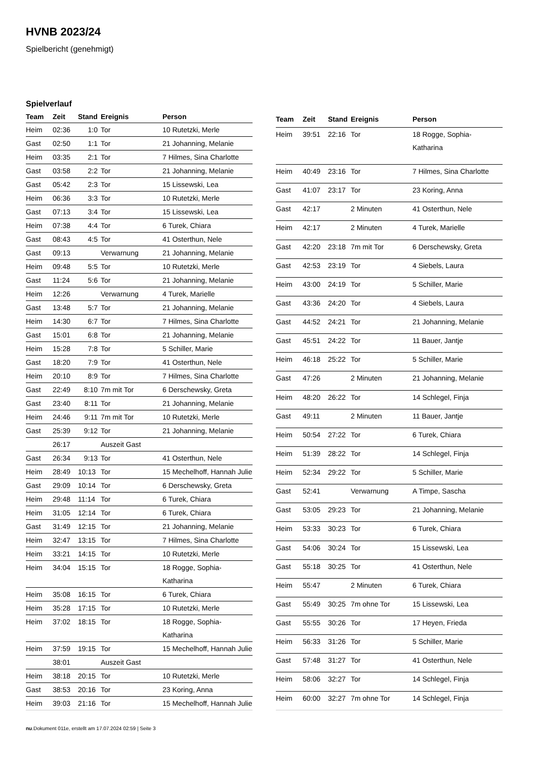HVNB 2023/24
Spielbericht (genehmigt)
Spielverlauf
| Team | Zeit | Stand | Ereignis | Person |
| --- | --- | --- | --- | --- |
| Heim | 02:36 | 1:0 | Tor | 10 Rutetzki, Merle |
| Gast | 02:50 | 1:1 | Tor | 21 Johanning, Melanie |
| Heim | 03:35 | 2:1 | Tor | 7 Hilmes, Sina Charlotte |
| Gast | 03:58 | 2:2 | Tor | 21 Johanning, Melanie |
| Gast | 05:42 | 2:3 | Tor | 15 Lissewski, Lea |
| Heim | 06:36 | 3:3 | Tor | 10 Rutetzki, Merle |
| Gast | 07:13 | 3:4 | Tor | 15 Lissewski, Lea |
| Heim | 07:38 | 4:4 | Tor | 6 Turek, Chiara |
| Gast | 08:43 | 4:5 | Tor | 41 Osterthun, Nele |
| Gast | 09:13 | | Verwarnung | 21 Johanning, Melanie |
| Heim | 09:48 | 5:5 | Tor | 10 Rutetzki, Merle |
| Gast | 11:24 | 5:6 | Tor | 21 Johanning, Melanie |
| Heim | 12:26 | | Verwarnung | 4 Turek, Marielle |
| Gast | 13:48 | 5:7 | Tor | 21 Johanning, Melanie |
| Heim | 14:30 | 6:7 | Tor | 7 Hilmes, Sina Charlotte |
| Gast | 15:01 | 6:8 | Tor | 21 Johanning, Melanie |
| Heim | 15:28 | 7:8 | Tor | 5 Schiller, Marie |
| Gast | 18:20 | 7:9 | Tor | 41 Osterthun, Nele |
| Heim | 20:10 | 8:9 | Tor | 7 Hilmes, Sina Charlotte |
| Gast | 22:49 | 8:10 | 7m mit Tor | 6 Derschewsky, Greta |
| Gast | 23:40 | 8:11 | Tor | 21 Johanning, Melanie |
| Heim | 24:46 | 9:11 | 7m mit Tor | 10 Rutetzki, Merle |
| Gast | 25:39 | 9:12 | Tor | 21 Johanning, Melanie |
| | 26:17 | | Auszeit Gast | |
| Gast | 26:34 | 9:13 | Tor | 41 Osterthun, Nele |
| Heim | 28:49 | 10:13 | Tor | 15 Mechelhoff, Hannah Julie |
| Gast | 29:09 | 10:14 | Tor | 6 Derschewsky, Greta |
| Heim | 29:48 | 11:14 | Tor | 6 Turek, Chiara |
| Heim | 31:05 | 12:14 | Tor | 6 Turek, Chiara |
| Gast | 31:49 | 12:15 | Tor | 21 Johanning, Melanie |
| Heim | 32:47 | 13:15 | Tor | 7 Hilmes, Sina Charlotte |
| Heim | 33:21 | 14:15 | Tor | 10 Rutetzki, Merle |
| Heim | 34:04 | 15:15 | Tor | 18 Rogge, Sophia- Katharina |
| Heim | 35:08 | 16:15 | Tor | 6 Turek, Chiara |
| Heim | 35:28 | 17:15 | Tor | 10 Rutetzki, Merle |
| Heim | 37:02 | 18:15 | Tor | 18 Rogge, Sophia- Katharina |
| Heim | 37:59 | 19:15 | Tor | 15 Mechelhoff, Hannah Julie |
| | 38:01 | | Auszeit Gast | |
| Heim | 38:18 | 20:15 | Tor | 10 Rutetzki, Merle |
| Gast | 38:53 | 20:16 | Tor | 23 Koring, Anna |
| Heim | 39:03 | 21:16 | Tor | 15 Mechelhoff, Hannah Julie |
| Team | Zeit | Stand | Ereignis | Person |
| --- | --- | --- | --- | --- |
| Heim | 39:51 | 22:16 | Tor | 18 Rogge, Sophia- Katharina |
| Heim | 40:49 | 23:16 | Tor | 7 Hilmes, Sina Charlotte |
| Gast | 41:07 | 23:17 | Tor | 23 Koring, Anna |
| Gast | 42:17 | | 2 Minuten | 41 Osterthun, Nele |
| Heim | 42:17 | | 2 Minuten | 4 Turek, Marielle |
| Gast | 42:20 | 23:18 | 7m mit Tor | 6 Derschewsky, Greta |
| Gast | 42:53 | 23:19 | Tor | 4 Siebels, Laura |
| Heim | 43:00 | 24:19 | Tor | 5 Schiller, Marie |
| Gast | 43:36 | 24:20 | Tor | 4 Siebels, Laura |
| Gast | 44:52 | 24:21 | Tor | 21 Johanning, Melanie |
| Gast | 45:51 | 24:22 | Tor | 11 Bauer, Jantje |
| Heim | 46:18 | 25:22 | Tor | 5 Schiller, Marie |
| Gast | 47:26 | | 2 Minuten | 21 Johanning, Melanie |
| Heim | 48:20 | 26:22 | Tor | 14 Schlegel, Finja |
| Gast | 49:11 | | 2 Minuten | 11 Bauer, Jantje |
| Heim | 50:54 | 27:22 | Tor | 6 Turek, Chiara |
| Heim | 51:39 | 28:22 | Tor | 14 Schlegel, Finja |
| Heim | 52:34 | 29:22 | Tor | 5 Schiller, Marie |
| Gast | 52:41 | | Verwarnung | A Timpe, Sascha |
| Gast | 53:05 | 29:23 | Tor | 21 Johanning, Melanie |
| Heim | 53:33 | 30:23 | Tor | 6 Turek, Chiara |
| Gast | 54:06 | 30:24 | Tor | 15 Lissewski, Lea |
| Gast | 55:18 | 30:25 | Tor | 41 Osterthun, Nele |
| Heim | 55:47 | | 2 Minuten | 6 Turek, Chiara |
| Gast | 55:49 | 30:25 | 7m ohne Tor | 15 Lissewski, Lea |
| Gast | 55:55 | 30:26 | Tor | 17 Heyen, Frieda |
| Heim | 56:33 | 31:26 | Tor | 5 Schiller, Marie |
| Gast | 57:48 | 31:27 | Tor | 41 Osterthun, Nele |
| Heim | 58:06 | 32:27 | Tor | 14 Schlegel, Finja |
| Heim | 60:00 | 32:27 | 7m ohne Tor | 14 Schlegel, Finja |
nu.Dokument 011e, erstellt am 17.07.2024 02:59 | Seite 3